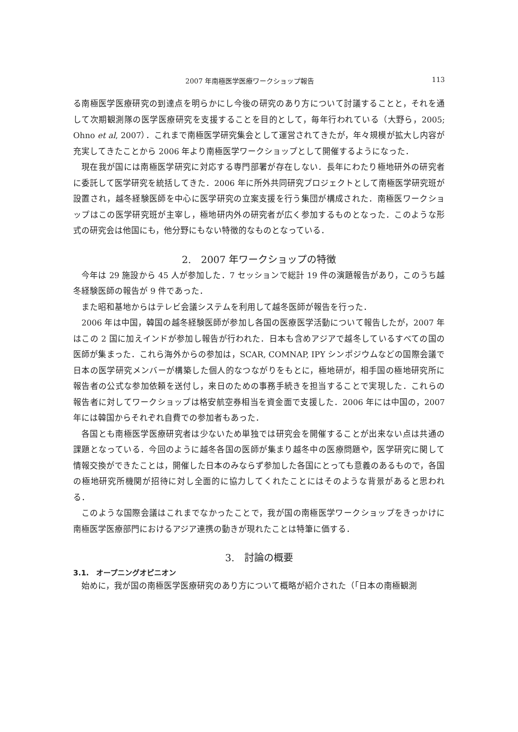2007 年南極医学医療ワークショップ報告 113
る南極医学医療研究の到達点を明らかにし今後の研究のあり方について討議することと，それを通して次期観測隊の医学医療研究を支援することを目的として，毎年行われている（大野ら，2005; Ohno et al, 2007）．これまで南極医学研究集会として運営されてきたが，年々規模が拡大し内容が充実してきたことから 2006 年より南極医学ワークショップとして開催するようになった．
現在我が国には南極医学研究に対応する専門部署が存在しない．長年にわたり極地研外の研究者に委託して医学研究を統括してきた．2006 年に所外共同研究プロジェクトとして南極医学研究班が設置され，越冬経験医師を中心に医学研究の立案支援を行う集団が構成された．南極医ワークショップはこの医学研究班が主宰し，極地研内外の研究者が広く参加するものとなった．このような形式の研究会は他国にも，他分野にもない特徴的なものとなっている．
2.　2007 年ワークショップの特徴
今年は 29 施設から 45 人が参加した．7 セッションで総計 19 件の演題報告があり，このうち越冬経験医師の報告が 9 件であった．
また昭和基地からはテレビ会議システムを利用して越冬医師が報告を行った．
2006 年は中国，韓国の越冬経験医師が参加し各国の医療医学活動について報告したが，2007 年はこの 2 国に加えインドが参加し報告が行われた．日本も含めアジアで越冬しているすべての国の医師が集まった．これら海外からの参加は，SCAR, COMNAP, IPY シンポジウムなどの国際会議で日本の医学研究メンバーが構築した個人的なつながりをもとに，極地研が，相手国の極地研究所に報告者の公式な参加依頼を送付し，来日のための事務手続きを担当することで実現した．これらの報告者に対してワークショップは格安航空券相当を資金面で支援した．2006 年には中国の，2007 年には韓国からそれぞれ自費での参加者もあった．
各国とも南極医学医療研究者は少ないため単独では研究会を開催することが出来ない点は共通の課題となっている．今回のように越冬各国の医師が集まり越冬中の医療問題や，医学研究に関して情報交換ができたことは，開催した日本のみならず参加した各国にとっても意義のあるもので，各国の極地研究所機関が招待に対し全面的に協力してくれたことにはそのような背景があると思われる．
このような国際会議はこれまでなかったことで，我が国の南極医学ワークショップをきっかけに南極医学医療部門におけるアジア連携の動きが現れたことは特筆に価する．
3.　討論の概要
3.1.　オープニングオピニオン
始めに，我が国の南極医学医療研究のあり方について概略が紹介された（「日本の南極観測